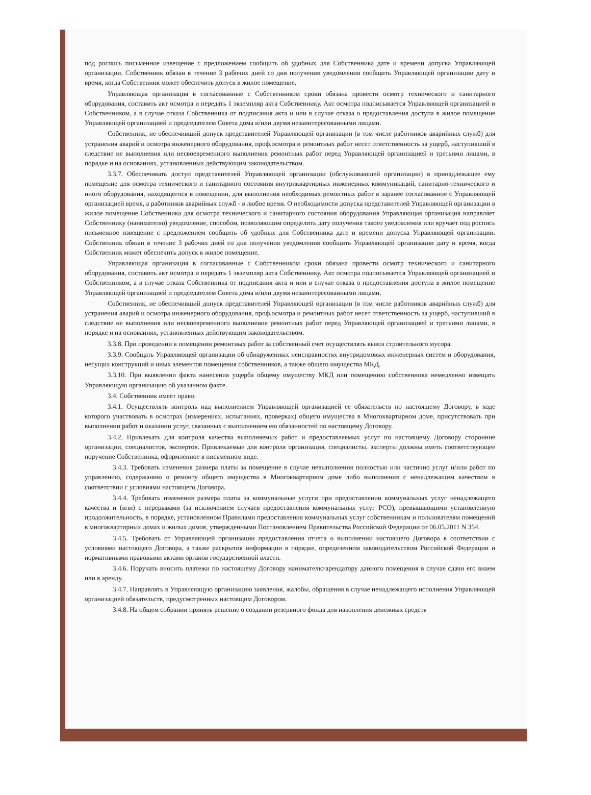под роспись письменное извещение с предложением сообщить об удобных для Собственника дате и времени допуска Управляющей организации. Собственник обязан в течение 3 рабочих дней со дня получения уведомления сообщить Управляющей организации дату и время, когда Собственник может обеспечить допуск в жилое помещение.
Управляющая организация в согласованные с Собственником сроки обязана провести осмотр технического и санитарного оборудования, составить акт осмотра и передать 1 экземпляр акта Собственнику. Акт осмотра подписывается Управляющей организацией и Собственником, а в случае отказа Собственника от подписания акта и или в случае отказа о предоставления доступа в жилое помещение Управляющей организацией и председателем Совета дома и/или двумя незаинтересованными лицами.
Собственник, не обеспечивший допуск представителей Управляющей организации (в том числе работников аварийных служб) для устранения аварий и осмотра инженерного оборудования, проф.осмотра и ремонтных работ несет ответственность за ущерб, наступивший в следствие не выполнения или несвоевременного выполнения ремонтных работ перед Управляющей организацией и третьими лицами, в порядке и на основаниях, установленных действующим законодательством.
3.3.7. Обеспечивать доступ представителей Управляющей организации (обслуживающей организации) в принадлежащее ему помещение для осмотра технического и санитарного состояния внутриквартирных инженерных коммуникаций, санитарно-технического и иного оборудования, находящегося в помещении, для выполнения необходимых ремонтных работ в заранее согласованное с Управляющей организацией время, а работников аварийных служб - в любое время. О необходимости допуска представителей Управляющей организации в жилое помещение Собственника для осмотра технического и санитарного состояния оборудования Управляющая организация направляет Собственнику (нанимателю) уведомление, способом, позволяющим определить дату получения такого уведомления или вручает под роспись письменное извещение с предложением сообщить об удобных для Собственника дате и времени допуска Управляющей организации. Собственник обязан в течение 3 рабочих дней со дня получения уведомления сообщить Управляющей организации дату и время, когда Собственник может обеспечить допуск в жилое помещение.
Управляющая организация в согласованные с Собственником сроки обязана провести осмотр технического и санитарного оборудования, составить акт осмотра и передать 1 экземпляр акта Собственнику. Акт осмотра подписывается Управляющей организацией и Собственником, а в случае отказа Собственника от подписания акта и или в случае отказа о предоставления доступа в жилое помещение Управляющей организацией и председателем Совета дома и/или двумя незаинтересованными лицами.
Собственник, не обеспечивший допуск представителей Управляющей организации (в том числе работников аварийных служб) для устранения аварий и осмотра инженерного оборудования, проф.осмотра и ремонтных работ несет ответственность за ущерб, наступивший в следствие не выполнения или несвоевременного выполнения ремонтных работ перед Управляющей организацией и третьими лицами, в порядке и на основаниях, установленных действующим законодательством.
3.3.8. При проведении в помещении ремонтных работ за собственный счет осуществлять вывоз строительного мусора.
3.3.9. Сообщать Управляющей организации об обнаруженных неисправностях внутридомовых инженерных систем и оборудования, несущих конструкций и иных элементов помещения собственников, а также общего имущества МКД.
3.3.10. При выявлении факта нанесения ущерба общему имуществу МКД или помещению собственника немедленно извещать Управляющую организацию об указанном факте.
3.4. Собственник имеет право:
3.4.1. Осуществлять контроль над выполнением Управляющей организацией ее обязательств по настоящему Договору, в ходе которого участвовать в осмотрах (измерениях, испытаниях, проверках) общего имущества в Многоквартирном доме, присутствовать при выполнении работ и оказании услуг, связанных с выполнением ею обязанностей по настоящему Договору.
3.4.2. Привлекать для контроля качества выполняемых работ и предоставляемых услуг по настоящему Договору сторонние организации, специалистов, экспертов. Привлекаемые для контроля организация, специалисты, эксперты должны иметь соответствующее поручение Собственника, оформленное в письменном виде.
3.4.3. Требовать изменения размера платы за помещение в случае невыполнения полностью или частично услуг и/или работ по управлению, содержанию и ремонту общего имущества в Многоквартирном доме либо выполнения с ненадлежащим качеством в соответствии с условиями настоящего Договора.
3.4.4. Требовать изменения размера платы за коммунальные услуги при предоставлении коммунальных услуг ненадлежащего качества и (или) с перерывами (за исключением случаев предоставления коммунальных услуг РСО), превышающими установленную продолжительность, в порядке, установленном Правилами предоставления коммунальных услуг собственникам и пользователям помещений в многоквартирных домах и жилых домов, утвержденными Постановлением Правительства Российской Федерации от 06.05.2011 N 354.
3.4.5. Требовать от Управляющей организации предоставления отчета о выполнении настоящего Договора в соответствии с условиями настоящего Договора, а также раскрытия информации в порядке, определенном законодательством Российской Федерации и нормативными правовыми актами органов государственной власти.
3.4.6. Поручать вносить платежи по настоящему Договору нанимателю/арендатору данного помещения в случае сдачи его внаем или в аренду.
3.4.7. Направлять в Управляющую организацию заявления, жалобы, обращения в случае ненадлежащего исполнения Управляющей организацией обязательств, предусмотренных настоящим Договором.
3.4.8. На общем собрании принять решение о создании резервного фонда для накопления денежных средств